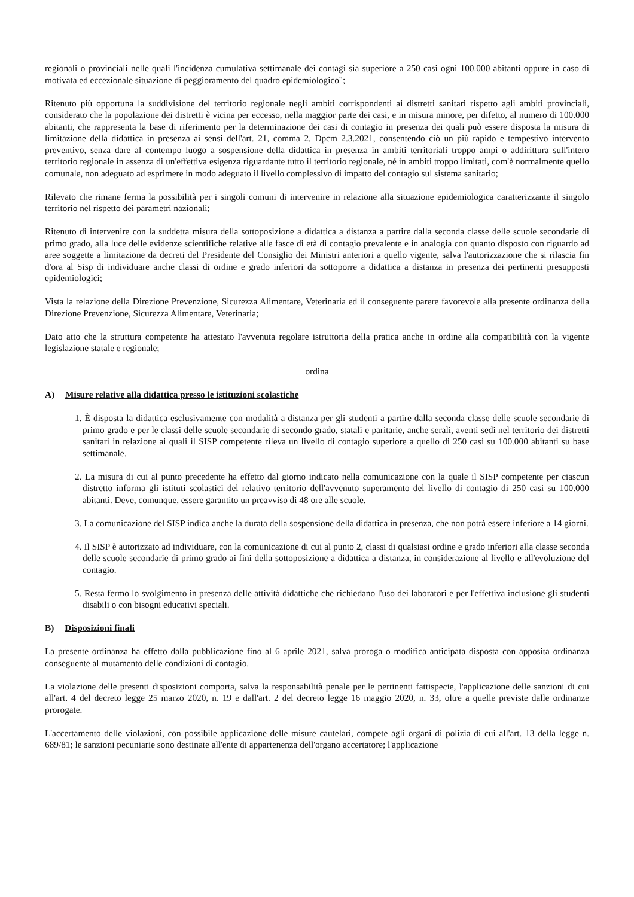regionali o provinciali nelle quali l'incidenza cumulativa settimanale dei contagi sia superiore a 250 casi ogni 100.000 abitanti oppure in caso di motivata ed eccezionale situazione di peggioramento del quadro epidemiologico";
Ritenuto più opportuna la suddivisione del territorio regionale negli ambiti corrispondenti ai distretti sanitari rispetto agli ambiti provinciali, considerato che la popolazione dei distretti è vicina per eccesso, nella maggior parte dei casi, e in misura minore, per difetto, al numero di 100.000 abitanti, che rappresenta la base di riferimento per la determinazione dei casi di contagio in presenza dei quali può essere disposta la misura di limitazione della didattica in presenza ai sensi dell'art. 21, comma 2, Dpcm 2.3.2021, consentendo ciò un più rapido e tempestivo intervento preventivo, senza dare al contempo luogo a sospensione della didattica in presenza in ambiti territoriali troppo ampi o addirittura sull'intero territorio regionale in assenza di un'effettiva esigenza riguardante tutto il territorio regionale, né in ambiti troppo limitati, com'è normalmente quello comunale, non adeguato ad esprimere in modo adeguato il livello complessivo di impatto del contagio sul sistema sanitario;
Rilevato che rimane ferma la possibilità per i singoli comuni di intervenire in relazione alla situazione epidemiologica caratterizzante il singolo territorio nel rispetto dei parametri nazionali;
Ritenuto di intervenire con la suddetta misura della sottoposizione a didattica a distanza a partire dalla seconda classe delle scuole secondarie di primo grado, alla luce delle evidenze scientifiche relative alle fasce di età di contagio prevalente e in analogia con quanto disposto con riguardo ad aree soggette a limitazione da decreti del Presidente del Consiglio dei Ministri anteriori a quello vigente, salva l'autorizzazione che si rilascia fin d'ora al Sisp di individuare anche classi di ordine e grado inferiori da sottoporre a didattica a distanza in presenza dei pertinenti presupposti epidemiologici;
Vista la relazione della Direzione Prevenzione, Sicurezza Alimentare, Veterinaria ed il conseguente parere favorevole alla presente ordinanza della Direzione Prevenzione, Sicurezza Alimentare, Veterinaria;
Dato atto che la struttura competente ha attestato l'avvenuta regolare istruttoria della pratica anche in ordine alla compatibilità con la vigente legislazione statale e regionale;
ordina
A) Misure relative alla didattica presso le istituzioni scolastiche
1. È disposta la didattica esclusivamente con modalità a distanza per gli studenti a partire dalla seconda classe delle scuole secondarie di primo grado e per le classi delle scuole secondarie di secondo grado, statali e paritarie, anche serali, aventi sedi nel territorio dei distretti sanitari in relazione ai quali il SISP competente rileva un livello di contagio superiore a quello di 250 casi su 100.000 abitanti su base settimanale.
2. La misura di cui al punto precedente ha effetto dal giorno indicato nella comunicazione con la quale il SISP competente per ciascun distretto informa gli istituti scolastici del relativo territorio dell'avvenuto superamento del livello di contagio di 250 casi su 100.000 abitanti. Deve, comunque, essere garantito un preavviso di 48 ore alle scuole.
3. La comunicazione del SISP indica anche la durata della sospensione della didattica in presenza, che non potrà essere inferiore a 14 giorni.
4. Il SISP è autorizzato ad individuare, con la comunicazione di cui al punto 2, classi di qualsiasi ordine e grado inferiori alla classe seconda delle scuole secondarie di primo grado ai fini della sottoposizione a didattica a distanza, in considerazione al livello e all'evoluzione del contagio.
5. Resta fermo lo svolgimento in presenza delle attività didattiche che richiedano l'uso dei laboratori e per l'effettiva inclusione gli studenti disabili o con bisogni educativi speciali.
B) Disposizioni finali
La presente ordinanza ha effetto dalla pubblicazione fino al 6 aprile 2021, salva proroga o modifica anticipata disposta con apposita ordinanza conseguente al mutamento delle condizioni di contagio.
La violazione delle presenti disposizioni comporta, salva la responsabilità penale per le pertinenti fattispecie, l'applicazione delle sanzioni di cui all'art. 4 del decreto legge 25 marzo 2020, n. 19 e dall'art. 2 del decreto legge 16 maggio 2020, n. 33, oltre a quelle previste dalle ordinanze prorogate.
L'accertamento delle violazioni, con possibile applicazione delle misure cautelari, compete agli organi di polizia di cui all'art. 13 della legge n. 689/81; le sanzioni pecuniarie sono destinate all'ente di appartenenza dell'organo accertatore; l'applicazione